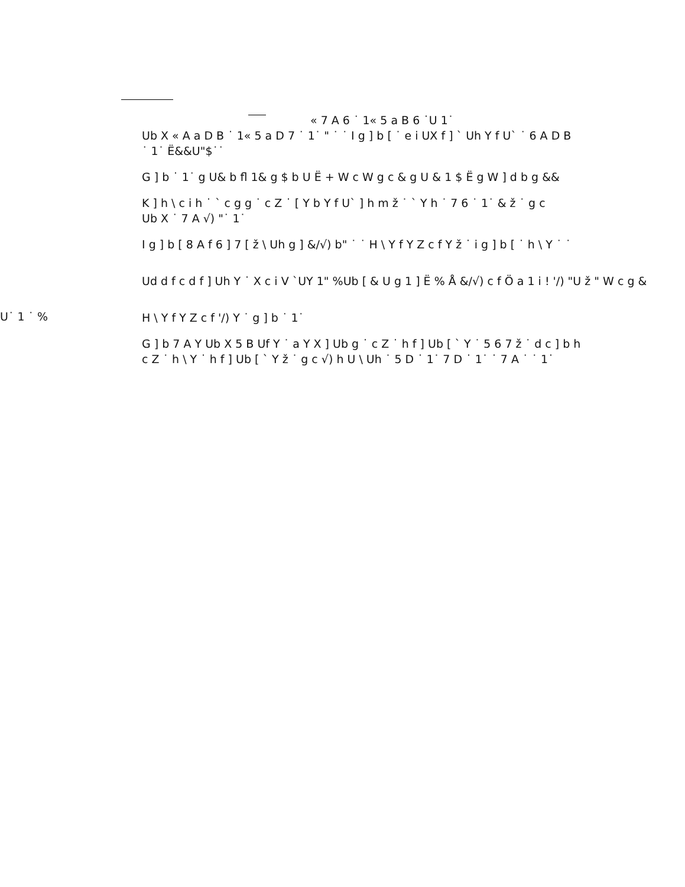« 7 A 6 ˙ 1« 5 a B 6 ˙U 1˙
Ub X « A a D B ˙ 1« 5 a D 7 ˙ 1˙ " ˙ ˙ I g ] b [ ˙ e i UX f ] ` Uh Y f U` ˙ 6 A D B
˙ 1˙ Ë&&U"$˙˙
G ] b ˙ 1˙ g U& b fl 1& g $ b U Ë + W c W g c & g U & 1 $ Ë g W ] d b g &&
K ] h \ c i h ˙ ` c g g ˙ c Z ˙ [ Y b Y f U` ] h m ž ˙ ` Y h ˙ 7 6 ˙ 1˙ & ž ˙ g c
Ub X ˙ 7 A √) "˙ 1˙
I g ] b [ 8 A f 6 ] 7 [ ž \ Uh g ] &/√) b" ˙ ˙ H \ Y f Y Z c f Y ž ˙ i g ] b [ ˙ h \ Y ˙ ˙
Ud d f c d f ] Uh Y ˙ X c i V `UY 1" %Ub [ & U g 1 ] Ë % Å &/√) c f Ö a 1 i ! '/) "U ž " W c g &
U˙ 1 ˙ %
H \ Y f Y Z c f '/) Y ˙ g ] b ˙ 1˙
G ] b 7 A Y Ub X 5 B Uf Y ˙ a Y X ] Ub g ˙ c Z ˙ h f ] Ub [ ` Y ˙ 5 6 7 ž ˙ d c ] b h
c Z ˙ h \ Y ˙ h f ] Ub [ ` Y ž ˙ g c √) h U \ Uh ˙ 5 D ˙ 1˙ 7 D ˙ 1˙ ˙ 7 A ˙ ˙ 1˙